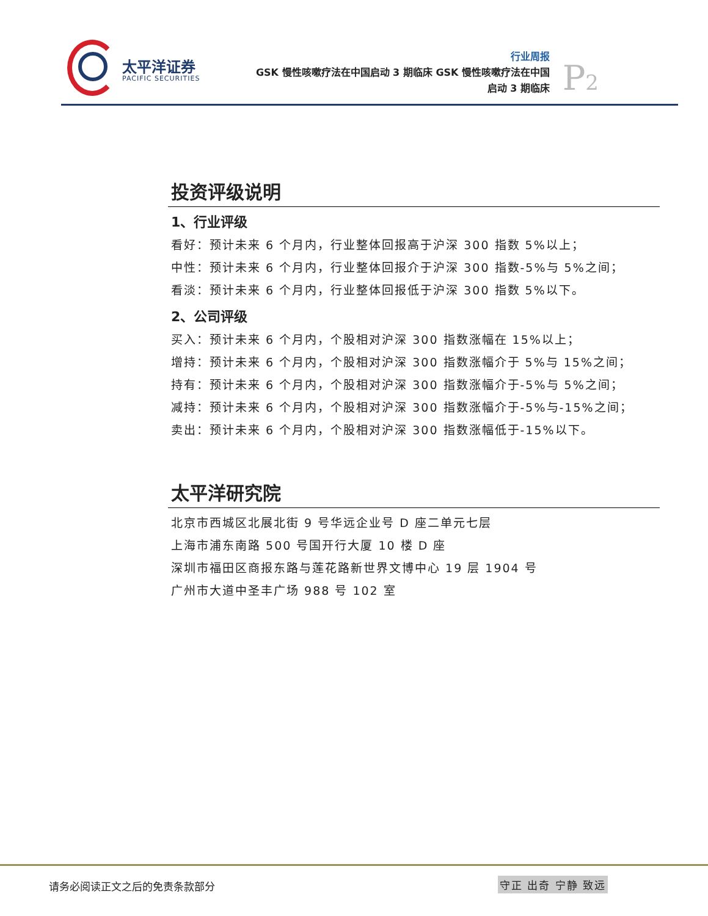太平洋证券
PACIFIC SECURITIES
行业周报
GSK 慢性咳嗽疗法在中国启动 3 期临床 GSK 慢性咳嗽疗法在中国
启动 3 期临床
P2
投资评级说明
1、行业评级
看好：预计未来 6 个月内，行业整体回报高于沪深 300 指数 5%以上；
中性：预计未来 6 个月内，行业整体回报介于沪深 300 指数-5%与 5%之间；
看淡：预计未来 6 个月内，行业整体回报低于沪深 300 指数 5%以下。
2、公司评级
买入：预计未来 6 个月内，个股相对沪深 300 指数涨幅在 15%以上；
增持：预计未来 6 个月内，个股相对沪深 300 指数涨幅介于 5%与 15%之间；
持有：预计未来 6 个月内，个股相对沪深 300 指数涨幅介于-5%与 5%之间；
减持：预计未来 6 个月内，个股相对沪深 300 指数涨幅介于-5%与-15%之间；
卖出：预计未来 6 个月内，个股相对沪深 300 指数涨幅低于-15%以下。
太平洋研究院
北京市西城区北展北街 9 号华远企业号 D 座二单元七层
上海市浦东南路 500 号国开行大厦 10 楼 D 座
深圳市福田区商报东路与莲花路新世界文博中心 19 层 1904 号
广州市大道中圣丰广场 988 号 102 室
请务必阅读正文之后的免责条款部分 守正 出奇 宁静 致远